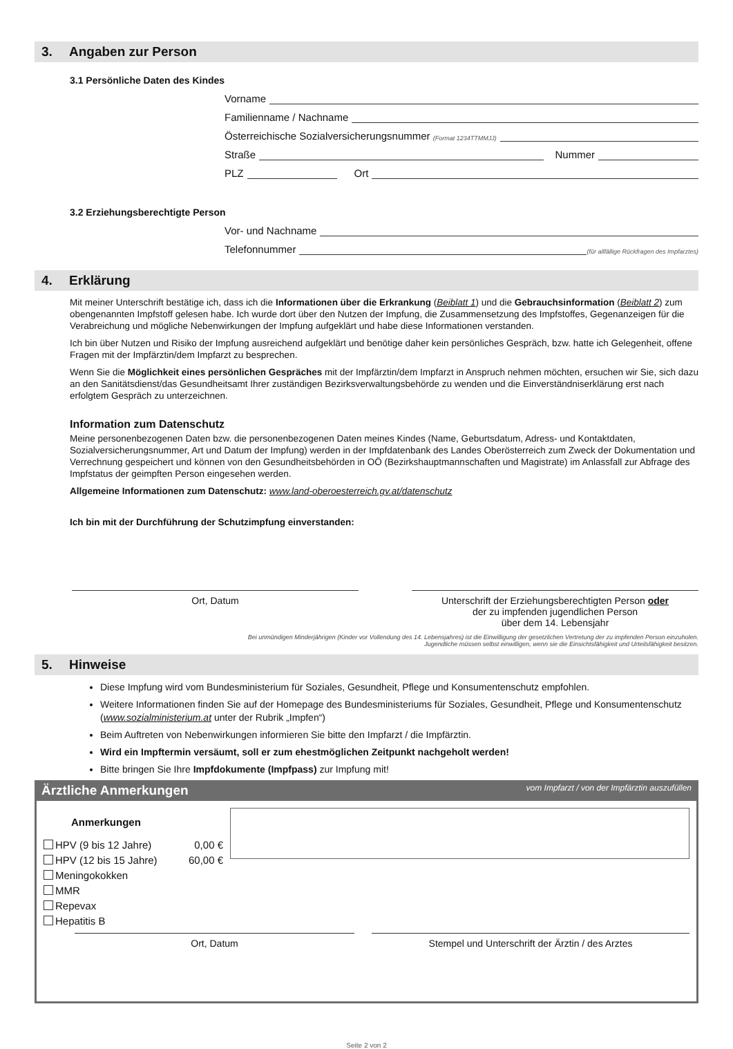3. Angaben zur Person
3.1 Persönliche Daten des Kindes
Vorname
Familienname / Nachname
Österreichische Sozialversicherungsnummer (Format 1234TTMMJJ)
Straße
Nummer
PLZ
Ort
3.2 Erziehungsberechtigte Person
Vor- und Nachname
Telefonnummer
(für allfällige Rückfragen des Impfarztes)
4. Erklärung
Mit meiner Unterschrift bestätige ich, dass ich die Informationen über die Erkrankung (Beiblatt 1) und die Gebrauchsinformation (Beiblatt 2) zum obengenannten Impfstoff gelesen habe. Ich wurde dort über den Nutzen der Impfung, die Zusammensetzung des Impfstoffes, Gegenanzeigen für die Verabreichung und mögliche Nebenwirkungen der Impfung aufgeklärt und habe diese Informationen verstanden.
Ich bin über Nutzen und Risiko der Impfung ausreichend aufgeklärt und benötige daher kein persönliches Gespräch, bzw. hatte ich Gelegenheit, offene Fragen mit der Impfärztin/dem Impfarzt zu besprechen.
Wenn Sie die Möglichkeit eines persönlichen Gespräches mit der Impfärztin/dem Impfarzt in Anspruch nehmen möchten, ersuchen wir Sie, sich dazu an den Sanitätsdienst/das Gesundheitsamt Ihrer zuständigen Bezirksverwaltungsbehörde zu wenden und die Einverständniserklärung erst nach erfolgtem Gespräch zu unterzeichnen.
Information zum Datenschutz
Meine personenbezogenen Daten bzw. die personenbezogenen Daten meines Kindes (Name, Geburtsdatum, Adress- und Kontaktdaten, Sozialversicherungsnummer, Art und Datum der Impfung) werden in der Impfdatenbank des Landes Oberösterreich zum Zweck der Dokumentation und Verrechnung gespeichert und können von den Gesundheitsbehörden in OÖ (Bezirkshauptmannschaften und Magistrate) im Anlassfall zur Abfrage des Impfstatus der geimpften Person eingesehen werden.
Allgemeine Informationen zum Datenschutz: www.land-oberoesterreich.gv.at/datenschutz
Ich bin mit der Durchführung der Schutzimpfung einverstanden:
Ort, Datum Unterschrift der Erziehungsberechtigten Person oder
der zu impfenden jugendlichen Person
über dem 14. Lebensjahr
Bei unmündigen Minderjährigen (Kinder vor Vollendung des 14. Lebensjahres) ist die Einwilligung der gesetzlichen Vertretung der zu impfenden Person einzuholen.
Jugendliche müssen selbst einwilligen, wenn sie die Einsichtsfähigkeit und Urteilsfähigkeit besitzen.
5. Hinweise
Diese Impfung wird vom Bundesministerium für Soziales, Gesundheit, Pflege und Konsumentenschutz empfohlen.
Weitere Informationen finden Sie auf der Homepage des Bundesministeriums für Soziales, Gesundheit, Pflege und Konsumentenschutz (www.sozialministerium.at unter der Rubrik „Impfen“)
Beim Auftreten von Nebenwirkungen informieren Sie bitte den Impfarzt / die Impfärztin.
Wird ein Impftermin versäumt, soll er zum ehestmöglichen Zeitpunkt nachgeholt werden!
Bitte bringen Sie Ihre Impfdokumente (Impfpass) zur Impfung mit!
Ärztliche Anmerkungen vom Impfarzt / von der Impfärztin auszufüllen
Anmerkungen
HPV (9 bis 12 Jahre) 0,00 €
HPV (12 bis 15 Jahre) 60,00 €
Meningokokken
MMR
Repevax
Hepatitis B
Ort, Datum Stempel und Unterschrift der Ärztin / des Arztes
Seite 2 von 2